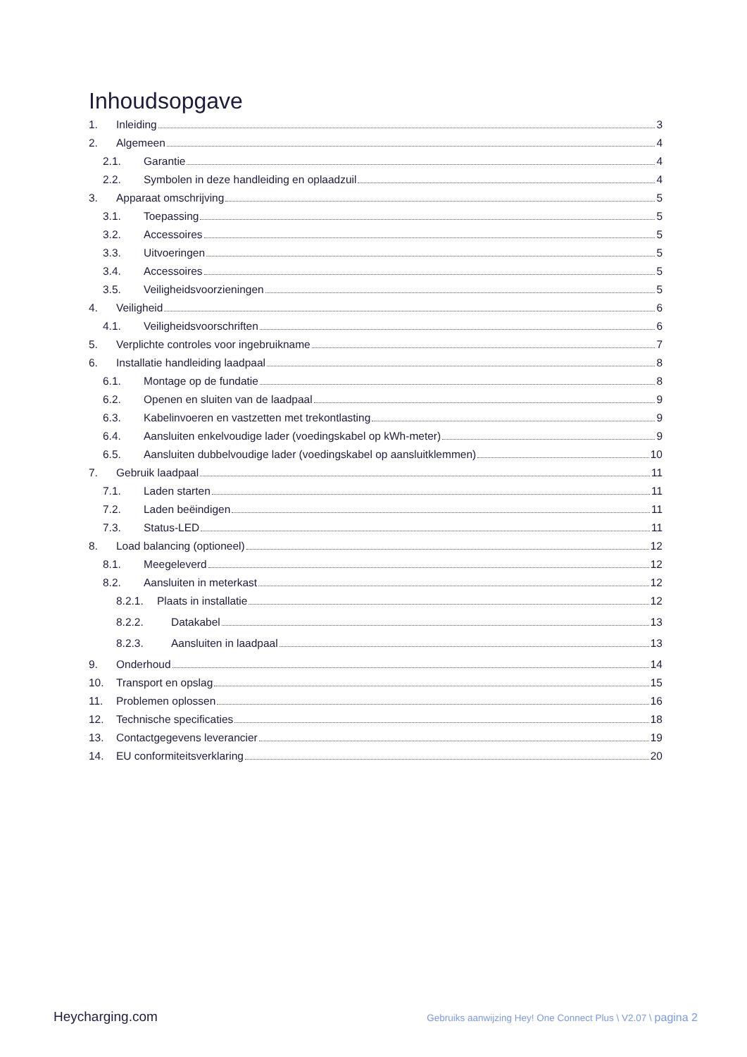Inhoudsopgave
1. Inleiding 3
2. Algemeen 4
2.1. Garantie 4
2.2. Symbolen in deze handleiding en oplaadzuil 4
3. Apparaat omschrijving 5
3.1. Toepassing 5
3.2. Accessoires 5
3.3. Uitvoeringen 5
3.4. Accessoires 5
3.5. Veiligheidsvoorzieningen 5
4. Veiligheid 6
4.1. Veiligheidsvoorschriften 6
5. Verplichte controles voor ingebruikname 7
6. Installatie handleiding laadpaal 8
6.1. Montage op de fundatie 8
6.2. Openen en sluiten van de laadpaal 9
6.3. Kabelinvoeren en vastzetten met trekontlasting 9
6.4. Aansluiten enkelvoudige lader (voedingskabel op kWh-meter) 9
6.5. Aansluiten dubbelvoudige lader (voedingskabel op aansluitklemmen) 10
7. Gebruik laadpaal 11
7.1. Laden starten 11
7.2. Laden beëindigen 11
7.3. Status-LED 11
8. Load balancing (optioneel) 12
8.1. Meegeleverd 12
8.2. Aansluiten in meterkast 12
8.2.1. Plaats in installatie 12
8.2.2. Datakabel 13
8.2.3. Aansluiten in laadpaal 13
9. Onderhoud 14
10. Transport en opslag 15
11. Problemen oplossen 16
12. Technische specificaties 18
13. Contactgegevens leverancier 19
14. EU conformiteitsverklaring 20
Heycharging.com Gebruiks aanwijzing Hey! One Connect Plus \ V2.07 \ pagina 2